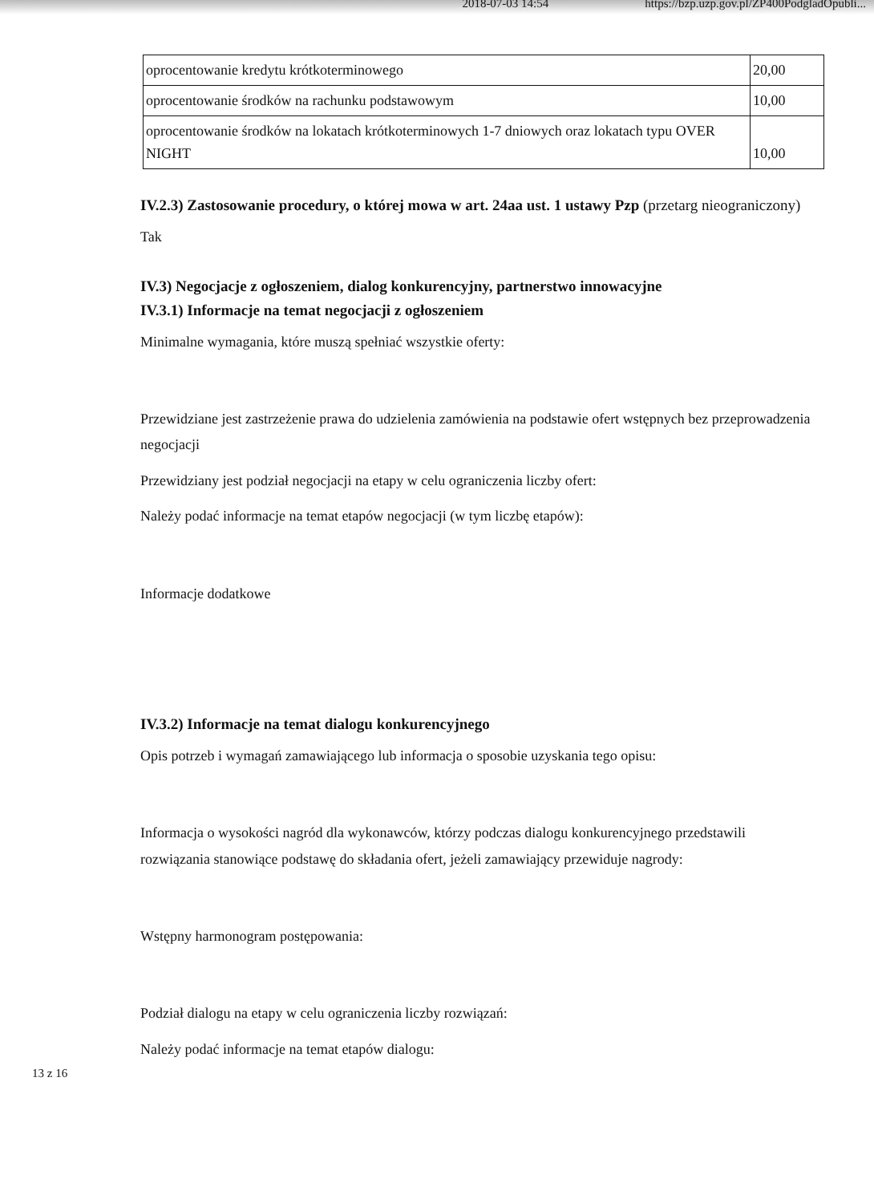2018-07-03 14:54 https://bzp.uzp.gov.pl/ZP400PodgladOpubli...
| oprocentowanie kredytu krótkoterminowego | 20,00 |
| oprocentowanie środków na rachunku podstawowym | 10,00 |
| oprocentowanie środków na lokatach krótkoterminowych 1-7 dniowych oraz lokatach typu OVER NIGHT | 10,00 |
IV.2.3) Zastosowanie procedury, o której mowa w art. 24aa ust. 1 ustawy Pzp (przetarg nieograniczony)
Tak
IV.3) Negocjacje z ogłoszeniem, dialog konkurencyjny, partnerstwo innowacyjne
IV.3.1) Informacje na temat negocjacji z ogłoszeniem
Minimalne wymagania, które muszą spełniać wszystkie oferty:
Przewidziane jest zastrzeżenie prawa do udzielenia zamówienia na podstawie ofert wstępnych bez przeprowadzenia negocjacji
Przewidziany jest podział negocjacji na etapy w celu ograniczenia liczby ofert:
Należy podać informacje na temat etapów negocjacji (w tym liczbę etapów):
Informacje dodatkowe
IV.3.2) Informacje na temat dialogu konkurencyjnego
Opis potrzeb i wymagań zamawiającego lub informacja o sposobie uzyskania tego opisu:
Informacja o wysokości nagród dla wykonawców, którzy podczas dialogu konkurencyjnego przedstawili rozwiązania stanowiące podstawę do składania ofert, jeżeli zamawiający przewiduje nagrody:
Wstępny harmonogram postępowania:
Podział dialogu na etapy w celu ograniczenia liczby rozwiązań:
Należy podać informacje na temat etapów dialogu:
13 z 16